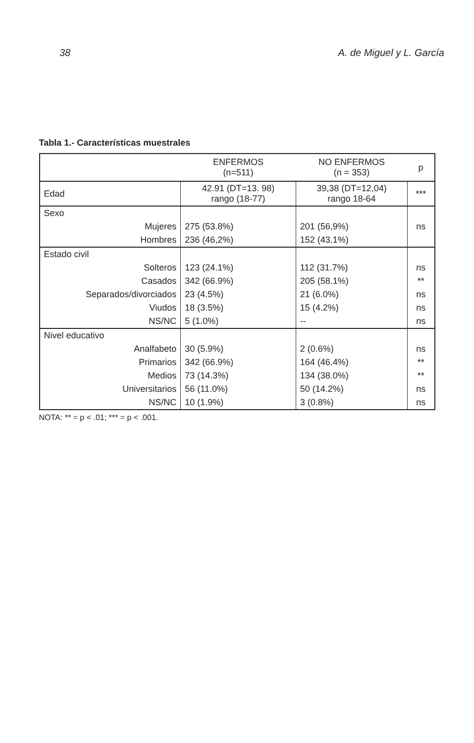38 A. de Miguel y L. García
Tabla 1.- Características muestrales
| | ENFERMOS (n=511) | NO ENFERMOS (n = 353) | p |
| --- | --- | --- | --- |
| Edad | 42.91 (DT=13. 98) rango (18-77) | 39,38 (DT=12,04) rango 18-64 | *** |
| Sexo | | | |
| Mujeres | 275 (53.8%) | 201 (56,9%) | ns |
| Hombres | 236 (46,2%) | 152 (43.1%) | |
| Estado civil | | | |
| Solteros | 123 (24.1%) | 112 (31.7%) | ns |
| Casados | 342 (66.9%) | 205 (58.1%) | ** |
| Separados/divorciados | 23 (4.5%) | 21 (6.0%) | ns |
| Viudos | 18 (3.5%) | 15 (4.2%) | ns |
| NS/NC | 5 (1.0%) | -- | ns |
| Nivel educativo | | | |
| Analfabeto | 30 (5.9%) | 2 (0.6%) | ns |
| Primarios | 342 (66.9%) | 164 (46.4%) | ** |
| Medios | 73 (14.3%) | 134 (38.0%) | ** |
| Universitarios | 56 (11.0%) | 50 (14.2%) | ns |
| NS/NC | 10 (1.9%) | 3 (0.8%) | ns |
NOTA: ** = p < .01; *** = p < .001.